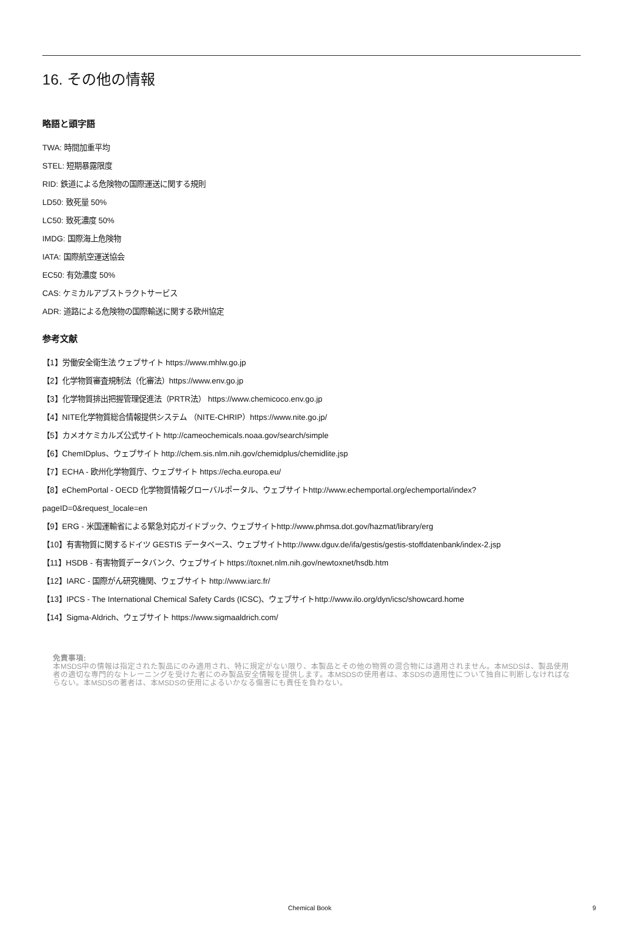16. その他の情報
略語と頭字語
TWA: 時間加重平均
STEL: 短期暴露限度
RID: 鉄道による危険物の国際運送に関する規則
LD50: 致死量 50%
LC50: 致死濃度 50%
IMDG: 国際海上危険物
IATA: 国際航空運送協会
EC50: 有効濃度 50%
CAS: ケミカルアブストラクトサービス
ADR: 道路による危険物の国際輸送に関する欧州協定
参考文献
【1】労働安全衛生法 ウェブサイト https://www.mhlw.go.jp
【2】化学物質審査規制法（化審法）https://www.env.go.jp
【3】化学物質排出把握管理促進法（PRTR法） https://www.chemicoco.env.go.jp
【4】NITE化学物質総合情報提供システム （NITE-CHRIP）https://www.nite.go.jp/
【5】カメオケミカルズ公式サイト http://cameochemicals.noaa.gov/search/simple
【6】ChemIDplus、ウェブサイト http://chem.sis.nlm.nih.gov/chemidplus/chemidlite.jsp
【7】ECHA - 欧州化学物質庁、ウェブサイト https://echa.europa.eu/
【8】eChemPortal - OECD 化学物質情報グローバルポータル、ウェブサイトhttp://www.echemportal.org/echemportal/index?
pageID=0&request_locale=en
【9】ERG - 米国運輸省による緊急対応ガイドブック、ウェブサイトhttp://www.phmsa.dot.gov/hazmat/library/erg
【10】有害物質に関するドイツ GESTIS データベース、ウェブサイトhttp://www.dguv.de/ifa/gestis/gestis-stoffdatenbank/index-2.jsp
【11】HSDB - 有害物質データバンク、ウェブサイト https://toxnet.nlm.nih.gov/newtoxnet/hsdb.htm
【12】IARC - 国際がん研究機関、ウェブサイト http://www.iarc.fr/
【13】IPCS - The International Chemical Safety Cards (ICSC)、ウェブサイトhttp://www.ilo.org/dyn/icsc/showcard.home
【14】Sigma-Aldrich、ウェブサイト https://www.sigmaaldrich.com/
免責事項:
本MSDS中の情報は指定された製品にのみ適用され、特に規定がない限り、本製品とその他の物質の混合物には適用されません。本MSDSは、製品使用者の適切な専門的なトレーニングを受けた者にのみ製品安全情報を提供します。本MSDSの使用者は、本SDSの適用性について独自に判断しなければならない。本MSDSの著者は、本MSDSの使用によるいかなる傷害にも責任を負わない。
Chemical Book 9